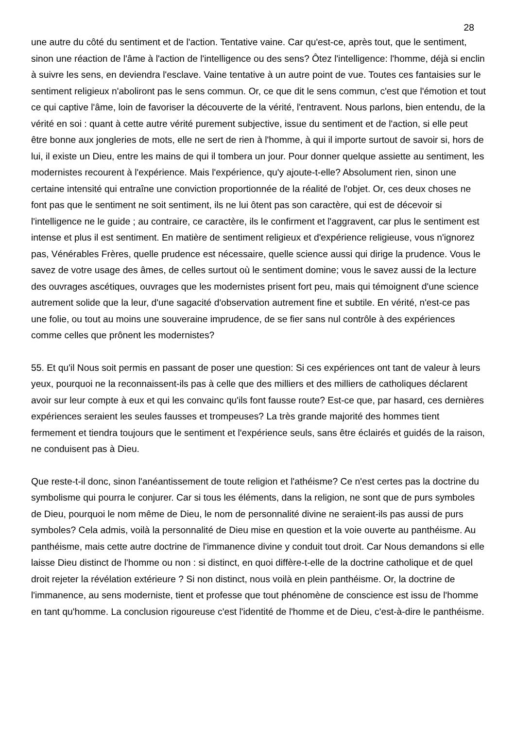28
une autre du côté du sentiment et de l'action. Tentative vaine. Car qu'est-ce, après tout, que le sentiment, sinon une réaction de l'âme à l'action de l'intelligence ou des sens? Ôtez l'intelligence: l'homme, déjà si enclin à suivre les sens, en deviendra l'esclave. Vaine tentative à un autre point de vue. Toutes ces fantaisies sur le sentiment religieux n'aboliront pas le sens commun. Or, ce que dit le sens commun, c'est que l'émotion et tout ce qui captive l'âme, loin de favoriser la découverte de la vérité, l'entravent. Nous parlons, bien entendu, de la vérité en soi : quant à cette autre vérité purement subjective, issue du sentiment et de l'action, si elle peut être bonne aux jongleries de mots, elle ne sert de rien à l'homme, à qui il importe surtout de savoir si, hors de lui, il existe un Dieu, entre les mains de qui il tombera un jour. Pour donner quelque assiette au sentiment, les modernistes recourent à l'expérience. Mais l'expérience, qu'y ajoute-t-elle? Absolument rien, sinon une certaine intensité qui entraîne une conviction proportionnée de la réalité de l'objet. Or, ces deux choses ne font pas que le sentiment ne soit sentiment, ils ne lui ôtent pas son caractère, qui est de décevoir si l'intelligence ne le guide ; au contraire, ce caractère, ils le confirment et l'aggravent, car plus le sentiment est intense et plus il est sentiment. En matière de sentiment religieux et d'expérience religieuse, vous n'ignorez pas, Vénérables Frères, quelle prudence est nécessaire, quelle science aussi qui dirige la prudence. Vous le savez de votre usage des âmes, de celles surtout où le sentiment domine; vous le savez aussi de la lecture des ouvrages ascétiques, ouvrages que les modernistes prisent fort peu, mais qui témoignent d'une science autrement solide que la leur, d'une sagacité d'observation autrement fine et subtile. En vérité, n'est-ce pas une folie, ou tout au moins une souveraine imprudence, de se fier sans nul contrôle à des expériences comme celles que prônent les modernistes?
55. Et qu'il Nous soit permis en passant de poser une question: Si ces expériences ont tant de valeur à leurs yeux, pourquoi ne la reconnaissent-ils pas à celle que des milliers et des milliers de catholiques déclarent avoir sur leur compte à eux et qui les convainc qu'ils font fausse route? Est-ce que, par hasard, ces dernières expériences seraient les seules fausses et trompeuses? La très grande majorité des hommes tient fermement et tiendra toujours que le sentiment et l'expérience seuls, sans être éclairés et guidés de la raison, ne conduisent pas à Dieu.
Que reste-t-il donc, sinon l'anéantissement de toute religion et l'athéisme? Ce n'est certes pas la doctrine du symbolisme qui pourra le conjurer. Car si tous les éléments, dans la religion, ne sont que de purs symboles de Dieu, pourquoi le nom même de Dieu, le nom de personnalité divine ne seraient-ils pas aussi de purs symboles? Cela admis, voilà la personnalité de Dieu mise en question et la voie ouverte au panthéisme. Au panthéisme, mais cette autre doctrine de l'immanence divine y conduit tout droit. Car Nous demandons si elle laisse Dieu distinct de l'homme ou non : si distinct, en quoi diffère-t-elle de la doctrine catholique et de quel droit rejeter la révélation extérieure ? Si non distinct, nous voilà en plein panthéisme. Or, la doctrine de l'immanence, au sens moderniste, tient et professe que tout phénomène de conscience est issu de l'homme en tant qu'homme. La conclusion rigoureuse c'est l'identité de l'homme et de Dieu, c'est-à-dire le panthéisme.